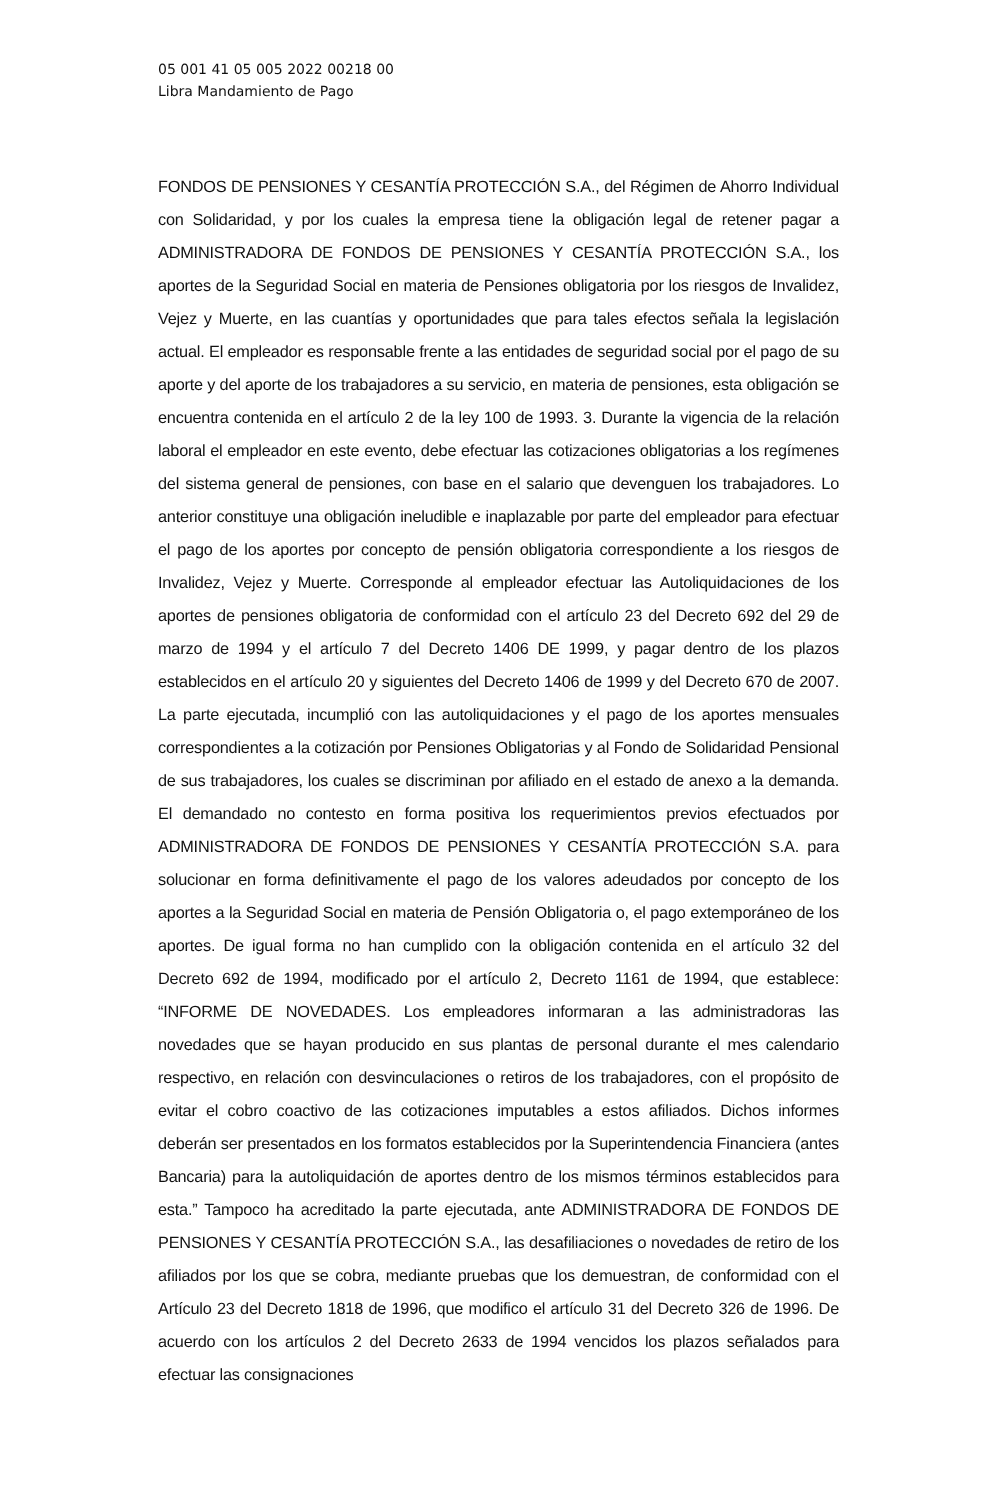05 001 41 05 005 2022 00218 00
Libra Mandamiento de Pago
FONDOS DE PENSIONES Y CESANTÍA PROTECCIÓN S.A., del Régimen de Ahorro Individual con Solidaridad, y por los cuales la empresa tiene la obligación legal de retener pagar a ADMINISTRADORA DE FONDOS DE PENSIONES Y CESANTÍA PROTECCIÓN S.A., los aportes de la Seguridad Social en materia de Pensiones obligatoria por los riesgos de Invalidez, Vejez y Muerte, en las cuantías y oportunidades que para tales efectos señala la legislación actual. El empleador es responsable frente a las entidades de seguridad social por el pago de su aporte y del aporte de los trabajadores a su servicio, en materia de pensiones, esta obligación se encuentra contenida en el artículo 2 de la ley 100 de 1993. 3. Durante la vigencia de la relación laboral el empleador en este evento, debe efectuar las cotizaciones obligatorias a los regímenes del sistema general de pensiones, con base en el salario que devenguen los trabajadores. Lo anterior constituye una obligación ineludible e inaplazable por parte del empleador para efectuar el pago de los aportes por concepto de pensión obligatoria correspondiente a los riesgos de Invalidez, Vejez y Muerte. Corresponde al empleador efectuar las Autoliquidaciones de los aportes de pensiones obligatoria de conformidad con el artículo 23 del Decreto 692 del 29 de marzo de 1994 y el artículo 7 del Decreto 1406 DE 1999, y pagar dentro de los plazos establecidos en el artículo 20 y siguientes del Decreto 1406 de 1999 y del Decreto 670 de 2007. La parte ejecutada, incumplió con las autoliquidaciones y el pago de los aportes mensuales correspondientes a la cotización por Pensiones Obligatorias y al Fondo de Solidaridad Pensional de sus trabajadores, los cuales se discriminan por afiliado en el estado de anexo a la demanda. El demandado no contesto en forma positiva los requerimientos previos efectuados por ADMINISTRADORA DE FONDOS DE PENSIONES Y CESANTÍA PROTECCIÓN S.A. para solucionar en forma definitivamente el pago de los valores adeudados por concepto de los aportes a la Seguridad Social en materia de Pensión Obligatoria o, el pago extemporáneo de los aportes. De igual forma no han cumplido con la obligación contenida en el artículo 32 del Decreto 692 de 1994, modificado por el artículo 2, Decreto 1161 de 1994, que establece: “INFORME DE NOVEDADES. Los empleadores informaran a las administradoras las novedades que se hayan producido en sus plantas de personal durante el mes calendario respectivo, en relación con desvinculaciones o retiros de los trabajadores, con el propósito de evitar el cobro coactivo de las cotizaciones imputables a estos afiliados. Dichos informes deberán ser presentados en los formatos establecidos por la Superintendencia Financiera (antes Bancaria) para la autoliquidación de aportes dentro de los mismos términos establecidos para esta.” Tampoco ha acreditado la parte ejecutada, ante ADMINISTRADORA DE FONDOS DE PENSIONES Y CESANTÍA PROTECCIÓN S.A., las desafiliaciones o novedades de retiro de los afiliados por los que se cobra, mediante pruebas que los demuestran, de conformidad con el Artículo 23 del Decreto 1818 de 1996, que modifico el artículo 31 del Decreto 326 de 1996. De acuerdo con los artículos 2 del Decreto 2633 de 1994 vencidos los plazos señalados para efectuar las consignaciones